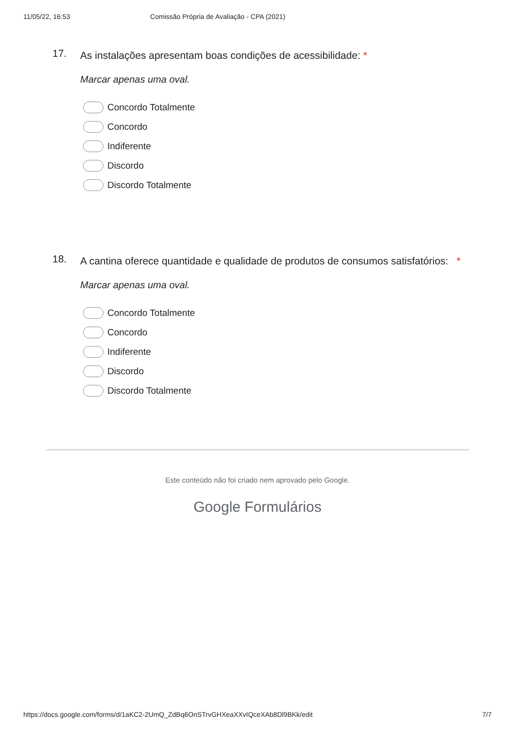11/05/22, 16:53 Comissão Própria de Avaliação - CPA (2021)
17.
As instalações apresentam boas condições de acessibilidade: *
Marcar apenas uma oval.
Concordo Totalmente
Concordo
Indiferente
Discordo
Discordo Totalmente
18.
A cantina oferece quantidade e qualidade de produtos de consumos satisfatórios: *
Marcar apenas uma oval.
Concordo Totalmente
Concordo
Indiferente
Discordo
Discordo Totalmente
Este conteúdo não foi criado nem aprovado pelo Google.
Google Formulários
https://docs.google.com/forms/d/1aKC2-2UmQ_ZdBq6OnSTrvGHXeaXXvIQceXAb8Dl9BKk/edit 7/7